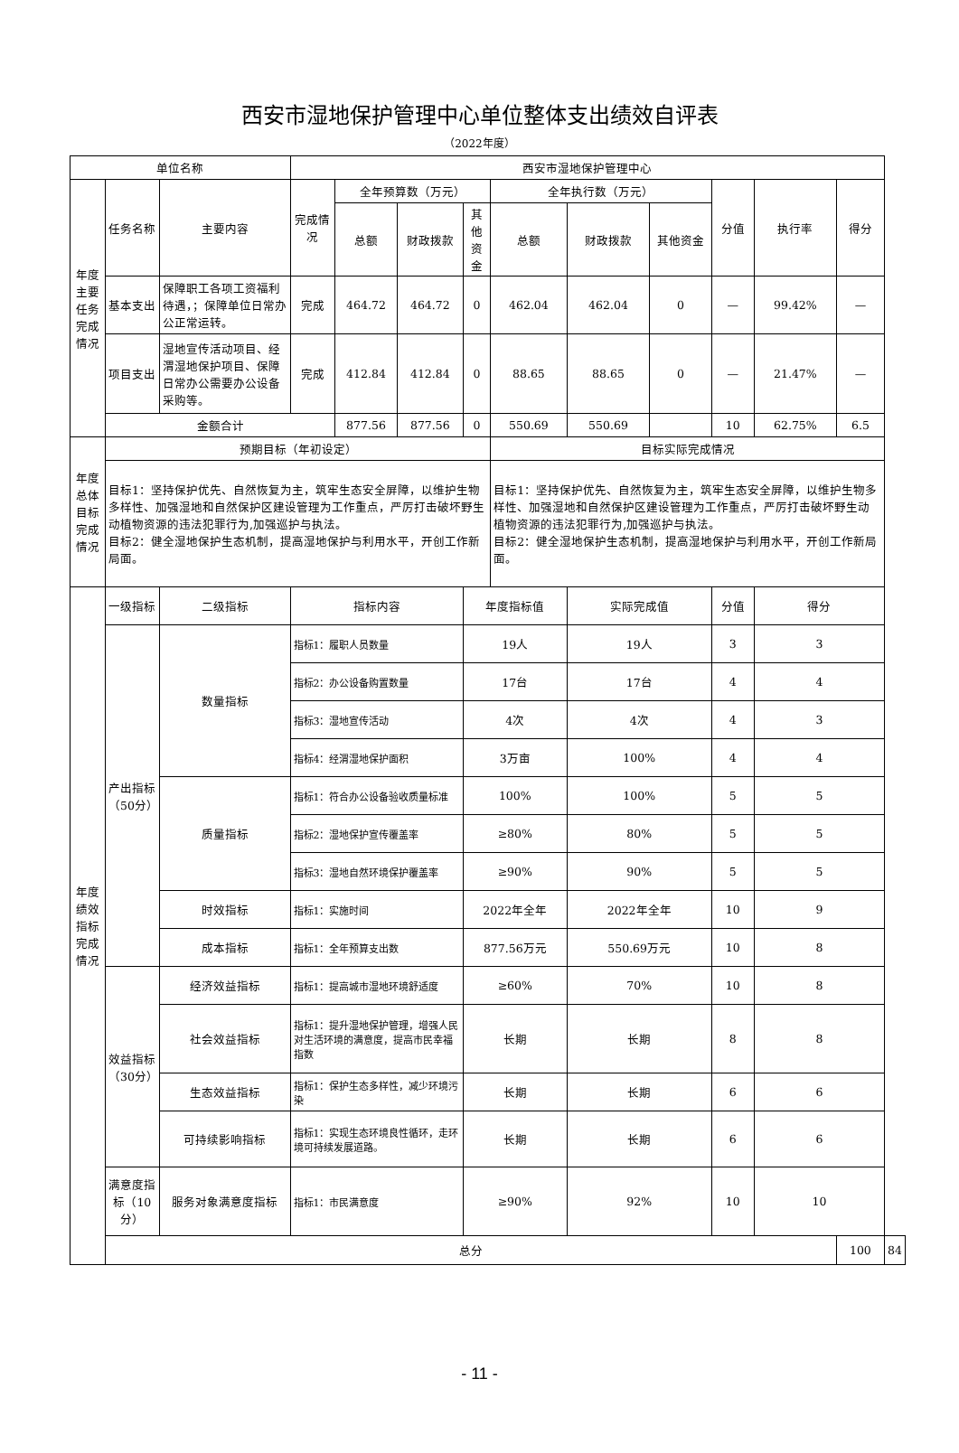西安市湿地保护管理中心单位整体支出绩效自评表
（2022年度）
| 单位名称 | | | 西安市湿地保护管理中心 | | | | | | | | | | |
| 年度主要任务完成情况 | 任务名称 | 主要内容 | 完成情况 | 全年预算数（万元） | | | 全年执行数（万元） | | | 分值 | 执行率 | 得分 | |
| | | | | 总额 | 财政拨款 | 其他资金 | 总额 | 财政拨款 | 其他资金 | | | | |
| | 基本支出 | 保障职工各项工资福利待遇，；保障单位日常办公正常运转。 | 完成 | 464.72 | 464.72 | 0 | 462.04 | 462.04 | 0 | — | 99.42% | — | |
| | 项目支出 | 湿地宣传活动项目、经渭湿地保护项目、保障日常办公需要办公设备采购等。 | 完成 | 412.84 | 412.84 | 0 | 88.65 | 88.65 | 0 | — | 21.47% | — | |
| | 金额合计 | | | 877.56 | 877.56 | 0 | 550.69 | 550.69 | | 10 | 62.75% | 6.5 | |
| 年度总体目标完成情况 | 预期目标（年初设定） | | | | | | 目标实际完成情况 | | | | | | |
| | 目标1：坚持保护优先、自然恢复为主，筑牢生态安全屏障，以维护生物多样性、加强湿地和自然保护区建设管理为工作重点，严厉打击破坏野生动植物资源的违法犯罪行为,加强巡护与执法。 目标2：健全湿地保护生态机制，提高湿地保护与利用水平，开创工作新局面。 | | | | | | 目标1：坚持保护优先、自然恢复为主，筑牢生态安全屏障，以维护生物多样性、加强湿地和自然保护区建设管理为工作重点，严厉打击破坏野生动植物资源的违法犯罪行为,加强巡护与执法。 目标2：健全湿地保护生态机制，提高湿地保护与利用水平，开创工作新局面。 | | | | | | |
| 年度绩效指标完成情况 | 一级指标 | 二级指标 | 指标内容 | | | 年度指标值 | | 实际完成值 | | 分值 | 得分 | | |
| | 产出指标（50分） | 数量指标 | 指标1：履职人员数量 | | | 19人 | | 19人 | | 3 | 3 | | |
| | | | 指标2：办公设备购置数量 | | | 17台 | | 17台 | | 4 | 4 | | |
| | | | 指标3：湿地宣传活动 | | | 4次 | | 4次 | | 4 | 3 | | |
| | | | 指标4：经渭湿地保护面积 | | | 3万亩 | | 100% | | 4 | 4 | | |
| | | 质量指标 | 指标1：符合办公设备验收质量标准 | | | 100% | | 100% | | 5 | 5 | | |
| | | | 指标2：湿地保护宣传覆盖率 | | | ≥80% | | 80% | | 5 | 5 | | |
| | | | 指标3：湿地自然环境保护覆盖率 | | | ≥90% | | 90% | | 5 | 5 | | |
| | | 时效指标 | 指标1：实施时间 | | | 2022年全年 | | 2022年全年 | | 10 | 9 | | |
| | | 成本指标 | 指标1：全年预算支出数 | | | 877.56万元 | | 550.69万元 | | 10 | 8 | | |
| | 效益指标（30分） | 经济效益指标 | 指标1：提高城市湿地环境舒适度 | | | ≥60% | | 70% | | 10 | 8 | | |
| | | 社会效益指标 | 指标1：提升湿地保护管理，增强人民对生活环境的满意度，提高市民幸福指数 | | | 长期 | | 长期 | | 8 | 8 | | |
| | | 生态效益指标 | 指标1：保护生态多样性，减少环境污染 | | | 长期 | | 长期 | | 6 | 6 | | |
| | | 可持续影响指标 | 指标1：实现生态环境良性循环，走环境可持续发展道路。 | | | 长期 | | 长期 | | 6 | 6 | | |
| | 满意度指标（10分） | 服务对象满意度指标 | 指标1：市民满意度 | | | ≥90% | | 92% | | 10 | 10 | | |
| | 总分 | | | | | | | | | | | 100 | 84 |
- 11 -